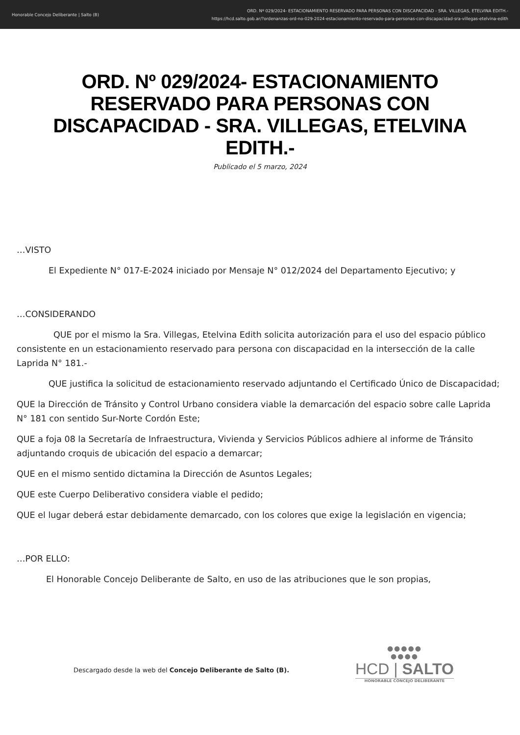Honorable Concejo Deliberante | Salto (B)
ORD. Nº 029/2024- ESTACIONAMIENTO RESERVADO PARA PERSONAS CON DISCAPACIDAD - SRA. VILLEGAS, ETELVINA EDITH.-
https://hcd.salto.gob.ar/?ordenanzas-ord-no-029-2024-estacionamiento-reservado-para-personas-con-discapacidad-sra-villegas-etelvina-edith
ORD. Nº 029/2024- ESTACIONAMIENTO RESERVADO PARA PERSONAS CON DISCAPACIDAD - SRA. VILLEGAS, ETELVINA EDITH.-
Publicado el 5 marzo, 2024
…VISTO
El Expediente N° 017-E-2024 iniciado por Mensaje N° 012/2024 del Departamento Ejecutivo; y
…CONSIDERANDO
QUE por el mismo la Sra. Villegas, Etelvina Edith solicita autorización para el uso del espacio público consistente en un estacionamiento reservado para persona con discapacidad en la intersección de la calle Laprida N° 181.-
QUE justifica la solicitud de estacionamiento reservado adjuntando el Certificado Único de Discapacidad;
QUE la Dirección de Tránsito y Control Urbano considera viable la demarcación del espacio sobre calle Laprida N° 181 con sentido Sur-Norte Cordón Este;
QUE a foja 08 la Secretaría de Infraestructura, Vivienda y Servicios Públicos adhiere al informe de Tránsito adjuntando croquis de ubicación del espacio a demarcar;
QUE en el mismo sentido dictamina la Dirección de Asuntos Legales;
QUE este Cuerpo Deliberativo considera viable el pedido;
QUE el lugar deberá estar debidamente demarcado, con los colores que exige la legislación en vigencia;
…POR ELLO:
El Honorable Concejo Deliberante de Salto, en uso de las atribuciones que le son propias,
Descargado desde la web del Concejo Deliberante de Salto (B).
●●●●●
●●●●
HCD | SALTO
HONORABLE CONCEJO DELIBERANTE